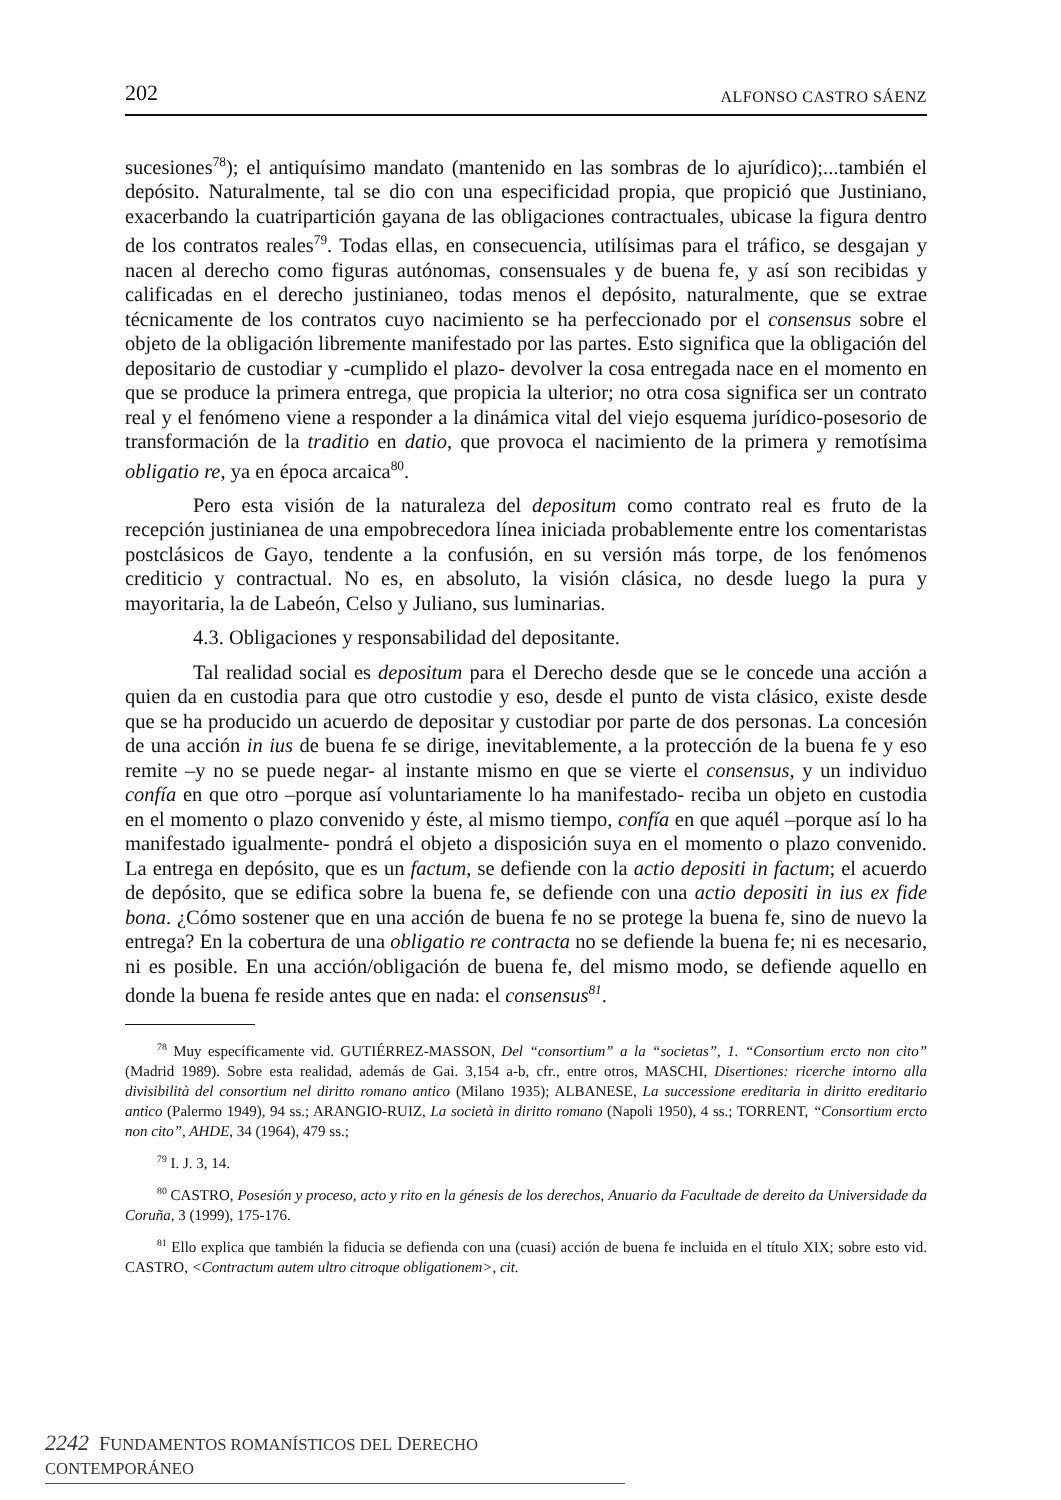202 ALFONSO CASTRO SÁENZ
sucesiones<sup>78</sup>); el antiquísimo mandato (mantenido en las sombras de lo ajurídico);...también el depósito. Naturalmente, tal se dio con una especificidad propia, que propició que Justiniano, exacerbando la cuatripartición gayana de las obligaciones contractuales, ubicase la figura dentro de los contratos reales<sup>79</sup>. Todas ellas, en consecuencia, utilísimas para el tráfico, se desgajan y nacen al derecho como figuras autónomas, consensuales y de buena fe, y así son recibidas y calificadas en el derecho justinianeo, todas menos el depósito, naturalmente, que se extrae técnicamente de los contratos cuyo nacimiento se ha perfeccionado por el consensus sobre el objeto de la obligación libremente manifestado por las partes. Esto significa que la obligación del depositario de custodiar y -cumplido el plazo- devolver la cosa entregada nace en el momento en que se produce la primera entrega, que propicia la ulterior; no otra cosa significa ser un contrato real y el fenómeno viene a responder a la dinámica vital del viejo esquema jurídico-posesorio de transformación de la traditio en datio, que provoca el nacimiento de la primera y remotísima obligatio re, ya en época arcaica<sup>80</sup>.
Pero esta visión de la naturaleza del depositum como contrato real es fruto de la recepción justinianea de una empobrecedora línea iniciada probablemente entre los comentaristas postclásicos de Gayo, tendente a la confusión, en su versión más torpe, de los fenómenos crediticio y contractual. No es, en absoluto, la visión clásica, no desde luego la pura y mayoritaria, la de Labeón, Celso y Juliano, sus luminarias.
4.3. Obligaciones y responsabilidad del depositante.
Tal realidad social es depositum para el Derecho desde que se le concede una acción a quien da en custodia para que otro custodie y eso, desde el punto de vista clásico, existe desde que se ha producido un acuerdo de depositar y custodiar por parte de dos personas. La concesión de una acción in ius de buena fe se dirige, inevitablemente, a la protección de la buena fe y eso remite –y no se puede negar- al instante mismo en que se vierte el consensus, y un individuo confía en que otro –porque así voluntariamente lo ha manifestado- reciba un objeto en custodia en el momento o plazo convenido y éste, al mismo tiempo, confía en que aquél –porque así lo ha manifestado igualmente- pondrá el objeto a disposición suya en el momento o plazo convenido. La entrega en depósito, que es un factum, se defiende con la actio depositi in factum; el acuerdo de depósito, que se edifica sobre la buena fe, se defiende con una actio depositi in ius ex fide bona. ¿Cómo sostener que en una acción de buena fe no se protege la buena fe, sino de nuevo la entrega? En la cobertura de una obligatio re contracta no se defiende la buena fe; ni es necesario, ni es posible. En una acción/obligación de buena fe, del mismo modo, se defiende aquello en donde la buena fe reside antes que en nada: el consensus<sup>81</sup>.
<sup>78</sup> Muy específicamente vid. GUTIÉRREZ-MASSON, Del “consortium” a la “societas”, 1. “Consortium ercto non cito” (Madrid 1989). Sobre esta realidad, además de Gai. 3,154 a-b, cfr., entre otros, MASCHI, Disertiones: ricerche intorno alla divisibilità del consortium nel diritto romano antico (Milano 1935); ALBANESE, La successione ereditaria in diritto ereditario antico (Palermo 1949), 94 ss.; ARANGIO-RUIZ, La società in diritto romano (Napoli 1950), 4 ss.; TORRENT, “Consortium ercto non cito”, AHDE, 34 (1964), 479 ss.;
<sup>79</sup> I. J. 3, 14.
<sup>80</sup> CASTRO, Posesión y proceso, acto y rito en la génesis de los derechos, Anuario da Facultade de dereito da Universidade da Coruña, 3 (1999), 175-176.
<sup>81</sup> Ello explica que también la fiducia se defienda con una (cuasi) acción de buena fe incluida en el título XIX; sobre esto vid. CASTRO, <Contractum autem ultro citroque obligationem>, cit.
2242 FUNDAMENTOS ROMANÍSTICOS DEL DERECHO CONTEMPORÁNEO